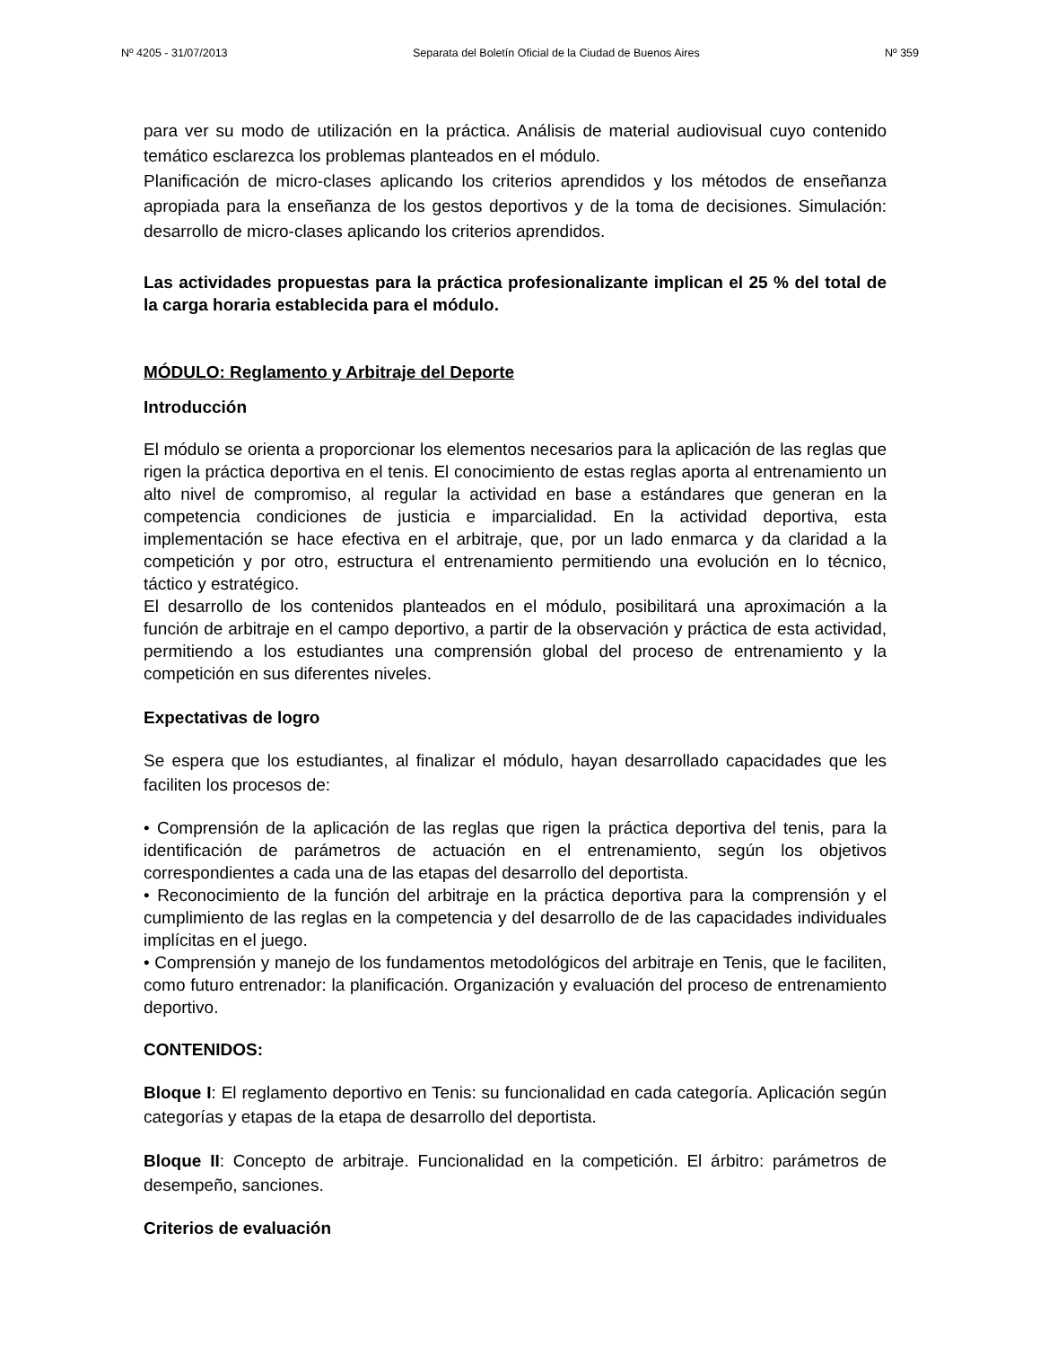Nº 4205 - 31/07/2013 Separata del Boletín Oficial de la Ciudad de Buenos Aires Nº 359
para ver su modo de utilización en la práctica. Análisis de material audiovisual cuyo contenido temático esclarezca los problemas planteados en el módulo.
Planificación de micro-clases aplicando los criterios aprendidos y los métodos de enseñanza apropiada para la enseñanza de los gestos deportivos y de la toma de decisiones. Simulación: desarrollo de micro-clases aplicando los criterios aprendidos.
Las actividades propuestas para la práctica profesionalizante implican el 25 % del total de la carga horaria establecida para el módulo.
MÓDULO: Reglamento y Arbitraje del Deporte
Introducción
El módulo se orienta a proporcionar los elementos necesarios para la aplicación de las reglas que rigen la práctica deportiva en el tenis. El conocimiento de estas reglas aporta al entrenamiento un alto nivel de compromiso, al regular la actividad en base a estándares que generan en la competencia condiciones de justicia e imparcialidad. En la actividad deportiva, esta implementación se hace efectiva en el arbitraje, que, por un lado enmarca y da claridad a la competición y por otro, estructura el entrenamiento permitiendo una evolución en lo técnico, táctico y estratégico.
El desarrollo de los contenidos planteados en el módulo, posibilitará una aproximación a la función de arbitraje en el campo deportivo, a partir de la observación y práctica de esta actividad, permitiendo a los estudiantes una comprensión global del proceso de entrenamiento y la competición en sus diferentes niveles.
Expectativas de logro
Se espera que los estudiantes, al finalizar el módulo, hayan desarrollado capacidades que les faciliten los procesos de:
• Comprensión de la aplicación de las reglas que rigen la práctica deportiva del tenis, para la identificación de parámetros de actuación en el entrenamiento, según los objetivos correspondientes a cada una de las etapas del desarrollo del deportista.
• Reconocimiento de la función del arbitraje en la práctica deportiva para la comprensión y el cumplimiento de las reglas en la competencia y del desarrollo de de las capacidades individuales implícitas en el juego.
• Comprensión y manejo de los fundamentos metodológicos del arbitraje en Tenis, que le faciliten, como futuro entrenador: la planificación. Organización y evaluación del proceso de entrenamiento deportivo.
CONTENIDOS:
Bloque I: El reglamento deportivo en Tenis: su funcionalidad en cada categoría. Aplicación según categorías y etapas de la etapa de desarrollo del deportista.
Bloque II: Concepto de arbitraje. Funcionalidad en la competición. El árbitro: parámetros de desempeño, sanciones.
Criterios de evaluación